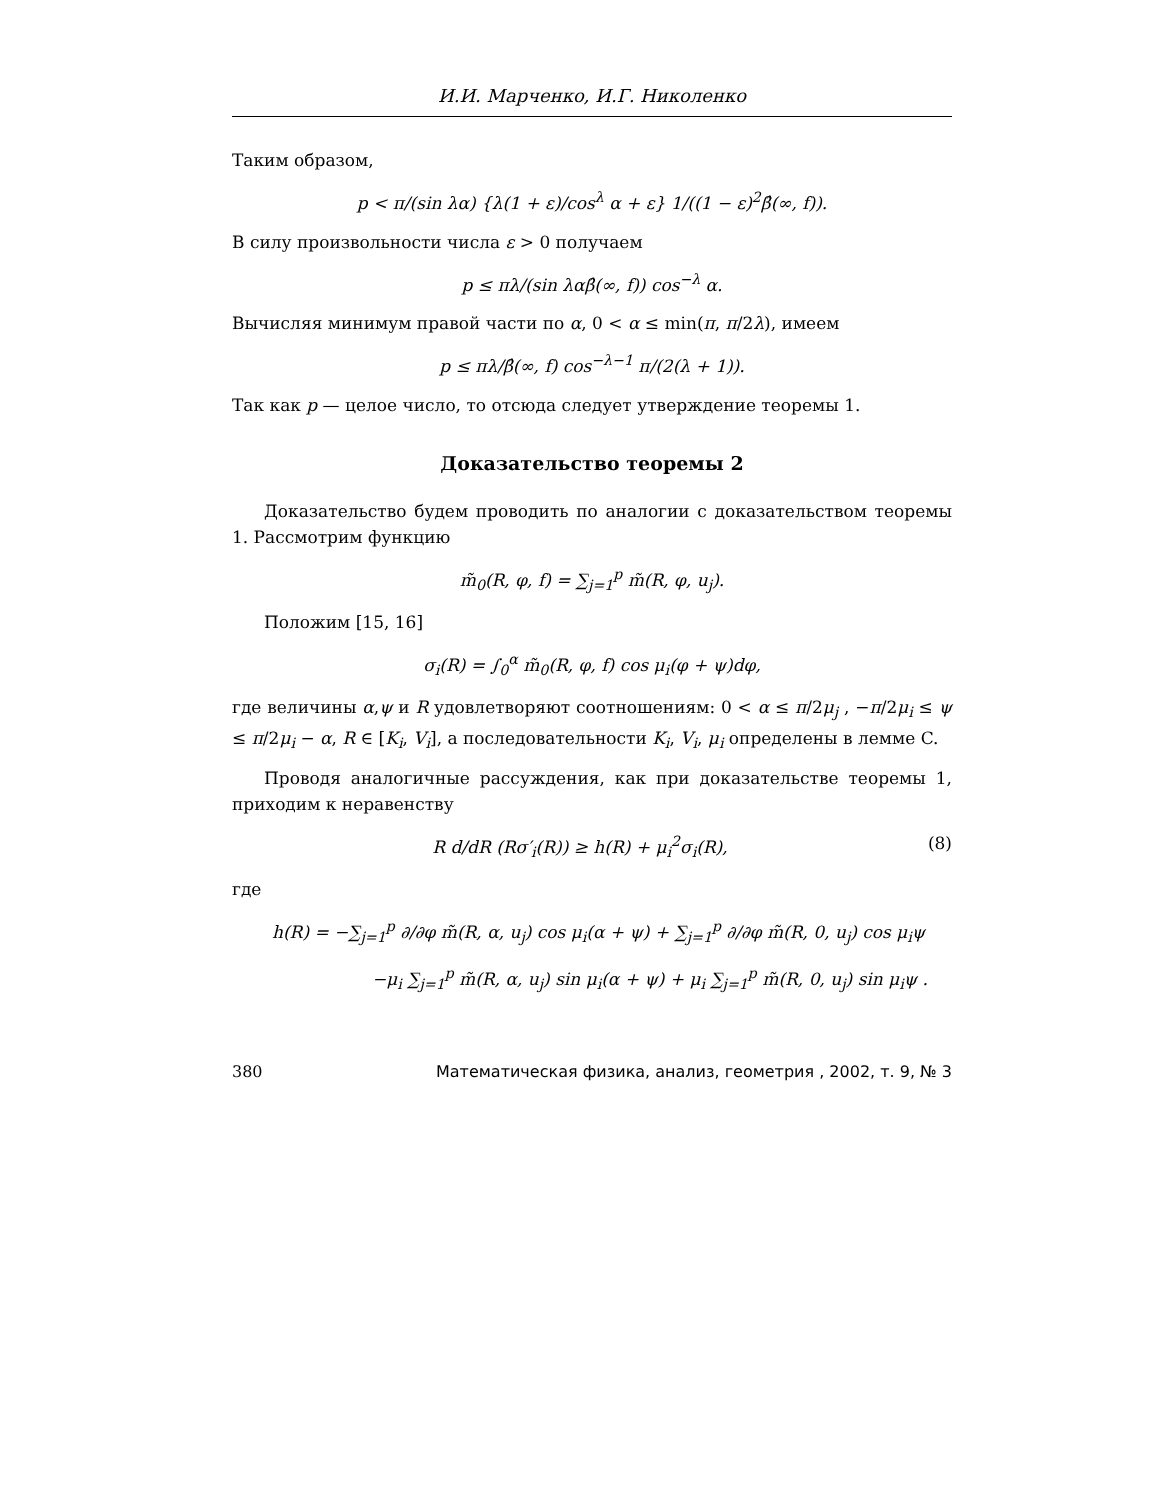И.И. Марченко, И.Г. Николенко
Таким образом,
p < π/(sin λα) {λ(1 + ε)/cos<sup>λ</sup> α + ε} 1/((1 − ε)<sup>2</sup>β̂(∞, f)).
В силу произвольности числа ε > 0 получаем
p ≤ πλ/(sin λαβ̂(∞, f)) cos<sup>−λ</sup> α.
Вычисляя минимум правой части по α, 0 < α ≤ min(π, π/2λ), имеем
p ≤ πλ/β̂(∞, f) cos<sup>−λ−1</sup> π/(2(λ + 1)).
Так как p — целое число, то отсюда следует утверждение теоремы 1.
Доказательство теоремы 2
Доказательство будем проводить по аналогии с доказательством теоремы 1. Рассмотрим функцию
m̃<sub>0</sub>(R, φ, f) = ∑<sub>j=1</sub><sup>p</sup> m̃(R, φ, u<sub>j</sub>).
Положим [15, 16]
σ<sub>i</sub>(R) = ∫<sub>0</sub><sup>α</sup> m̃<sub>0</sub>(R, φ, f) cos μ<sub>i</sub>(φ + ψ)dφ,
где величины α,ψ и R удовлетворяют соотношениям: 0 < α ≤ π/2μ<sub>j</sub> , −π/2μ<sub>i</sub> ≤ ψ ≤ π/2μ<sub>i</sub> − α, R ∈ [K<sub>i</sub>, V<sub>i</sub>], а последовательности K<sub>i</sub>, V<sub>i</sub>, μ<sub>i</sub> определены в лемме C.
Проводя аналогичные рассуждения, как при доказательстве теоремы 1, приходим к неравенству
R d/dR (Rσ′<sub>i</sub>(R)) ≥ h(R) + μ<sub>i</sub><sup>2</sup>σ<sub>i</sub>(R), (8)
где
h(R) = −∑<sub>j=1</sub><sup>p</sup> ∂/∂φ m̃(R, α, u<sub>j</sub>) cos μ<sub>i</sub>(α + ψ) + ∑<sub>j=1</sub><sup>p</sup> ∂/∂φ m̃(R, 0, u<sub>j</sub>) cos μ<sub>i</sub>ψ
−μ<sub>i</sub> ∑<sub>j=1</sub><sup>p</sup> m̃(R, α, u<sub>j</sub>) sin μ<sub>i</sub>(α + ψ) + μ<sub>i</sub> ∑<sub>j=1</sub><sup>p</sup> m̃(R, 0, u<sub>j</sub>) sin μ<sub>i</sub>ψ .
380 Математическая физика, анализ, геометрия , 2002, т. 9, № 3